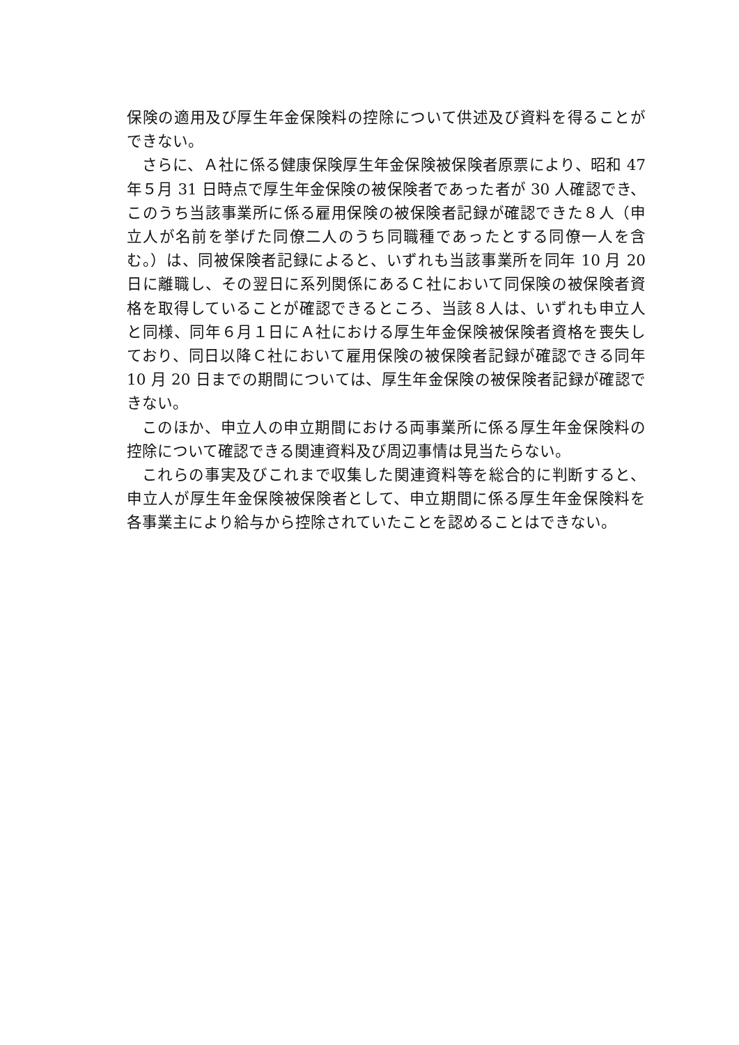保険の適用及び厚生年金保険料の控除について供述及び資料を得ることができない。
さらに、Ａ社に係る健康保険厚生年金保険被保険者原票により、昭和 47 年５月 31 日時点で厚生年金保険の被保険者であった者が 30 人確認でき、このうち当該事業所に係る雇用保険の被保険者記録が確認できた８人（申立人が名前を挙げた同僚二人のうち同職種であったとする同僚一人を含む。）は、同被保険者記録によると、いずれも当該事業所を同年 10 月 20 日に離職し、その翌日に系列関係にあるＣ社において同保険の被保険者資格を取得していることが確認できるところ、当該８人は、いずれも申立人と同様、同年６月１日にＡ社における厚生年金保険被保険者資格を喪失しており、同日以降Ｃ社において雇用保険の被保険者記録が確認できる同年 10 月 20 日までの期間については、厚生年金保険の被保険者記録が確認できない。
このほか、申立人の申立期間における両事業所に係る厚生年金保険料の控除について確認できる関連資料及び周辺事情は見当たらない。
これらの事実及びこれまで収集した関連資料等を総合的に判断すると、申立人が厚生年金保険被保険者として、申立期間に係る厚生年金保険料を各事業主により給与から控除されていたことを認めることはできない。